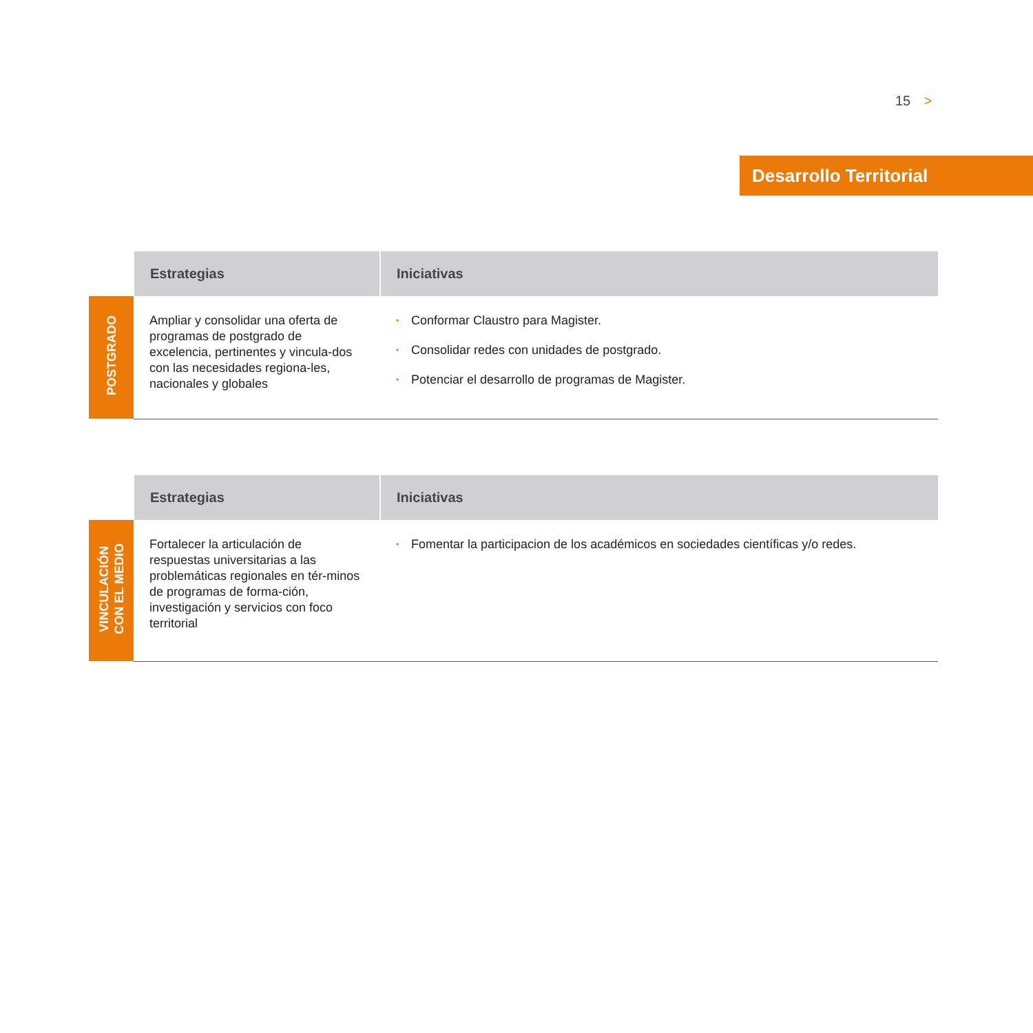15 >
Desarrollo Territorial
| | Estrategias | Iniciativas |
| --- | --- | --- |
| POSTGRADO | Ampliar y consolidar una oferta de programas de postgrado de excelencia, pertinentes y vincula-dos con las necesidades regiona-les, nacionales y globales | • Conformar Claustro para Magister. • Consolidar redes con unidades de postgrado. • Potenciar el desarrollo de programas de Magister. |
| | Estrategias | Iniciativas |
| --- | --- | --- |
| VINCULACIÓN CON EL MEDIO | Fortalecer la articulación de respuestas universitarias a las problemáticas regionales en tér-minos de programas de forma-ción, investigación y servicios con foco territorial | • Fomentar la participacion de los académicos en sociedades científicas y/o redes. |